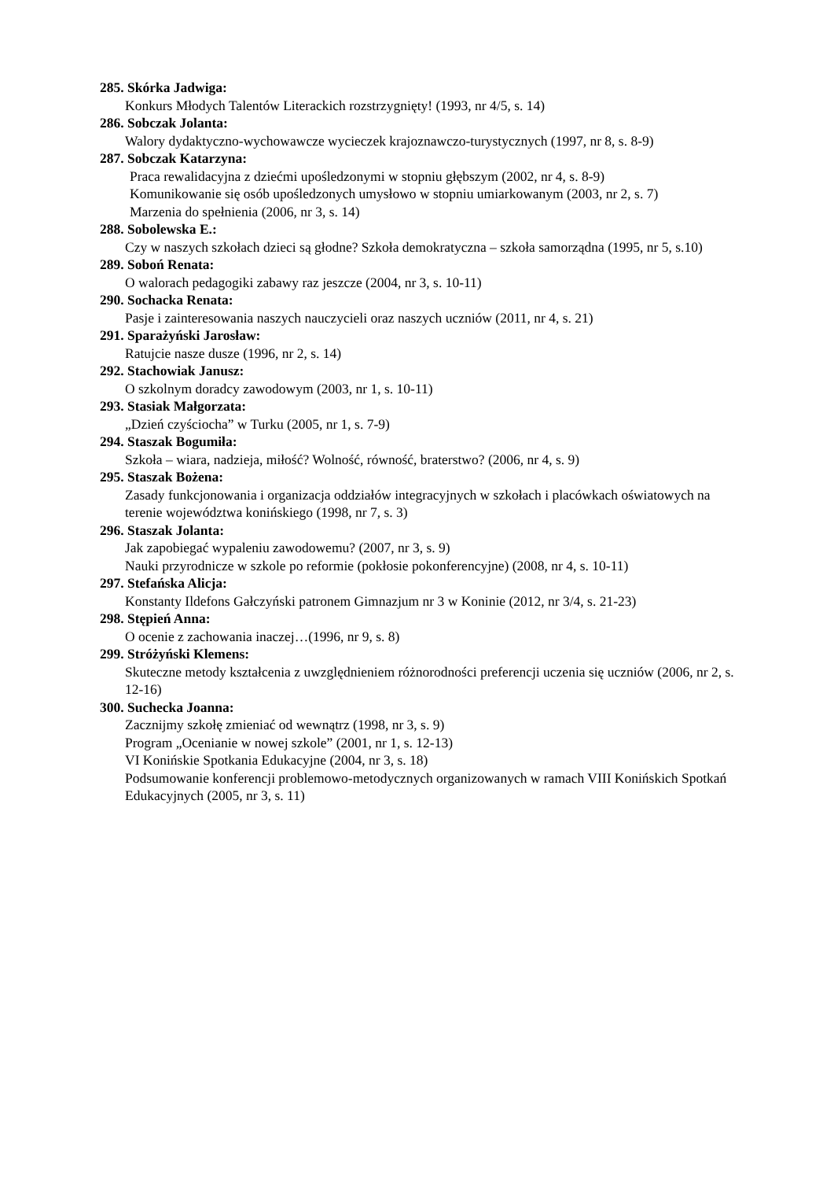285. Skórka Jadwiga:
Konkurs Młodych Talentów Literackich rozstrzygnięty! (1993, nr 4/5, s. 14)
286. Sobczak Jolanta:
Walory dydaktyczno-wychowawcze wycieczek krajoznawczo-turystycznych (1997, nr 8, s. 8-9)
287. Sobczak Katarzyna:
Praca rewalidacyjna z dziećmi upośledzonymi w stopniu głębszym (2002, nr 4, s. 8-9)
Komunikowanie się osób upośledzonych umysłowo w stopniu umiarkowanym (2003, nr 2, s. 7)
Marzenia do spełnienia (2006, nr 3, s. 14)
288. Sobolewska E.:
Czy w naszych szkołach dzieci są głodne? Szkoła demokratyczna – szkoła samorządna (1995, nr 5, s.10)
289. Soboń Renata:
O walorach pedagogiki zabawy raz jeszcze (2004, nr 3, s. 10-11)
290. Sochacka Renata:
Pasje i zainteresowania naszych nauczycieli oraz naszych uczniów (2011, nr 4, s. 21)
291. Sparażyński Jarosław:
Ratujcie nasze dusze (1996, nr 2, s. 14)
292. Stachowiak Janusz:
O szkolnym doradcy zawodowym (2003, nr 1, s. 10-11)
293. Stasiak Małgorzata:
„Dzień czyściocha” w Turku (2005, nr 1, s. 7-9)
294. Staszak Bogumiła:
Szkoła – wiara, nadzieja, miłość? Wolność, równość, braterstwo? (2006, nr 4, s. 9)
295. Staszak Bożena:
Zasady funkcjonowania i organizacja oddziałów integracyjnych w szkołach i placówkach oświatowych na terenie województwa konińskiego (1998, nr 7, s. 3)
296. Staszak Jolanta:
Jak zapobiegać wypaleniu zawodowemu? (2007, nr 3, s. 9)
Nauki przyrodnicze w szkole po reformie (pokłosie pokonferencyjne) (2008, nr 4, s. 10-11)
297. Stefańska Alicja:
Konstanty Ildefons Gałczyński patronem Gimnazjum nr 3 w Koninie (2012, nr 3/4, s. 21-23)
298. Stępień Anna:
O ocenie z zachowania inaczej…(1996, nr 9, s. 8)
299. Stróżyński Klemens:
Skuteczne metody kształcenia z uwzględnieniem różnorodności preferencji uczenia się uczniów (2006, nr 2, s. 12-16)
300. Suchecka Joanna:
Zacznijmy szkołę zmieniać od wewnątrz (1998, nr 3, s. 9)
Program „Ocenianie w nowej szkole” (2001, nr 1, s. 12-13)
VI Konińskie Spotkania Edukacyjne (2004, nr 3, s. 18)
Podsumowanie konferencji problemowo-metodycznych organizowanych w ramach VIII Konińskich Spotkań Edukacyjnych (2005, nr 3, s. 11)